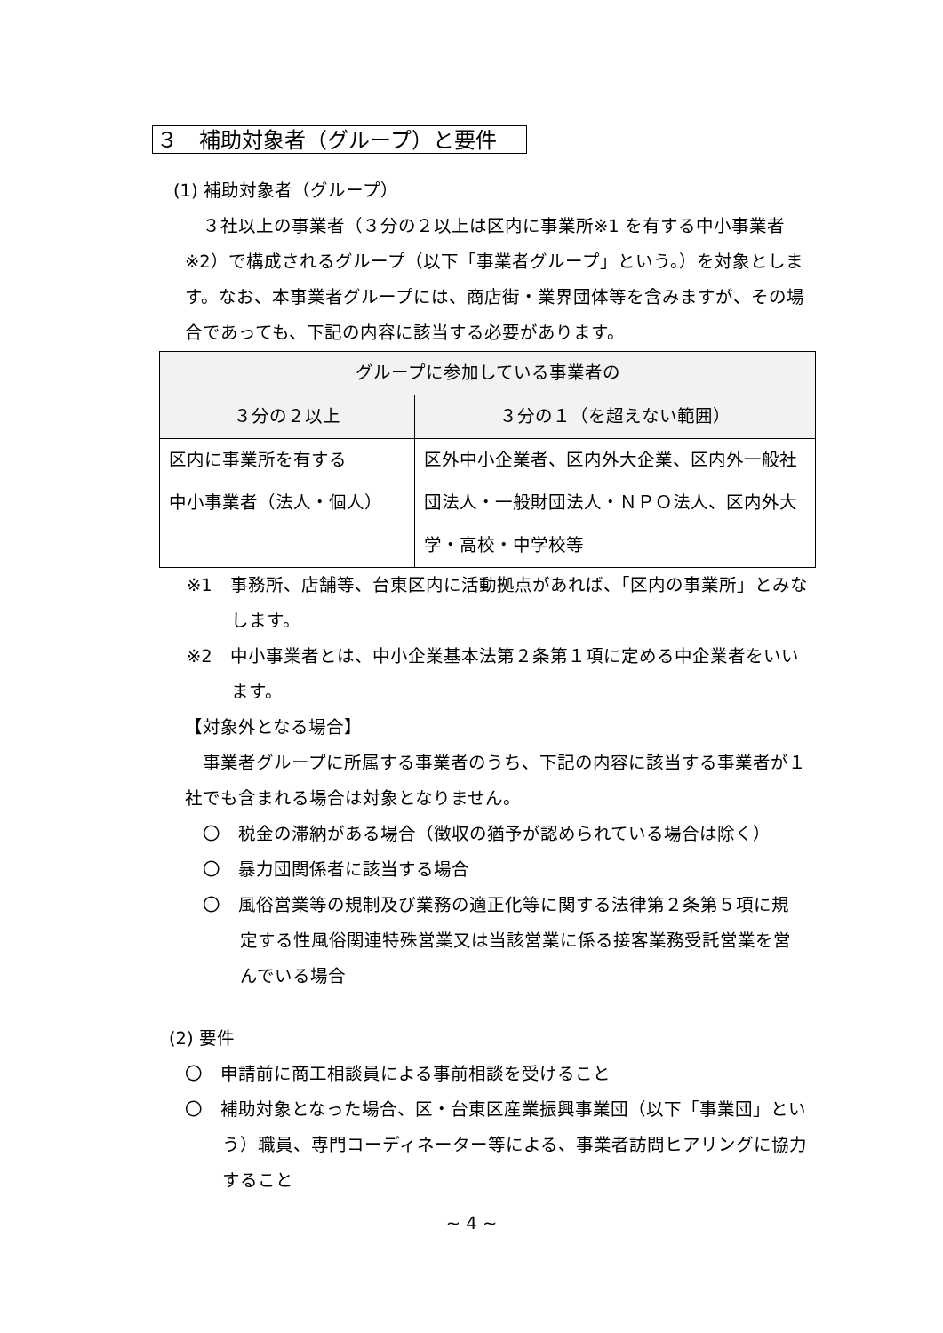３　補助対象者（グループ）と要件
(1) 補助対象者（グループ）
３社以上の事業者（３分の２以上は区内に事業所※1 を有する中小事業者※2）で構成されるグループ（以下「事業者グループ」という。）を対象とします。なお、本事業者グループには、商店街・業界団体等を含みますが、その場合であっても、下記の内容に該当する必要があります。
| グループに参加している事業者の | |
| ３分の２以上 | ３分の１（を超えない範囲） |
| 区内に事業所を有する 中小事業者（法人・個人） | 区外中小企業者、区内外大企業、区内外一般社団法人・一般財団法人・ＮＰＯ法人、区内外大学・高校・中学校等 |
※1　事務所、店舗等、台東区内に活動拠点があれば、「区内の事業所」とみなします。
※2　中小事業者とは、中小企業基本法第２条第１項に定める中企業者をいいます。
【対象外となる場合】
事業者グループに所属する事業者のうち、下記の内容に該当する事業者が１社でも含まれる場合は対象となりません。
〇　税金の滞納がある場合（徴収の猶予が認められている場合は除く）
〇　暴力団関係者に該当する場合
〇　風俗営業等の規制及び業務の適正化等に関する法律第２条第５項に規定する性風俗関連特殊営業又は当該営業に係る接客業務受託営業を営んでいる場合
(2) 要件
〇　申請前に商工相談員による事前相談を受けること
〇　補助対象となった場合、区・台東区産業振興事業団（以下「事業団」という）職員、専門コーディネーター等による、事業者訪問ヒアリングに協力すること
~ 4 ~